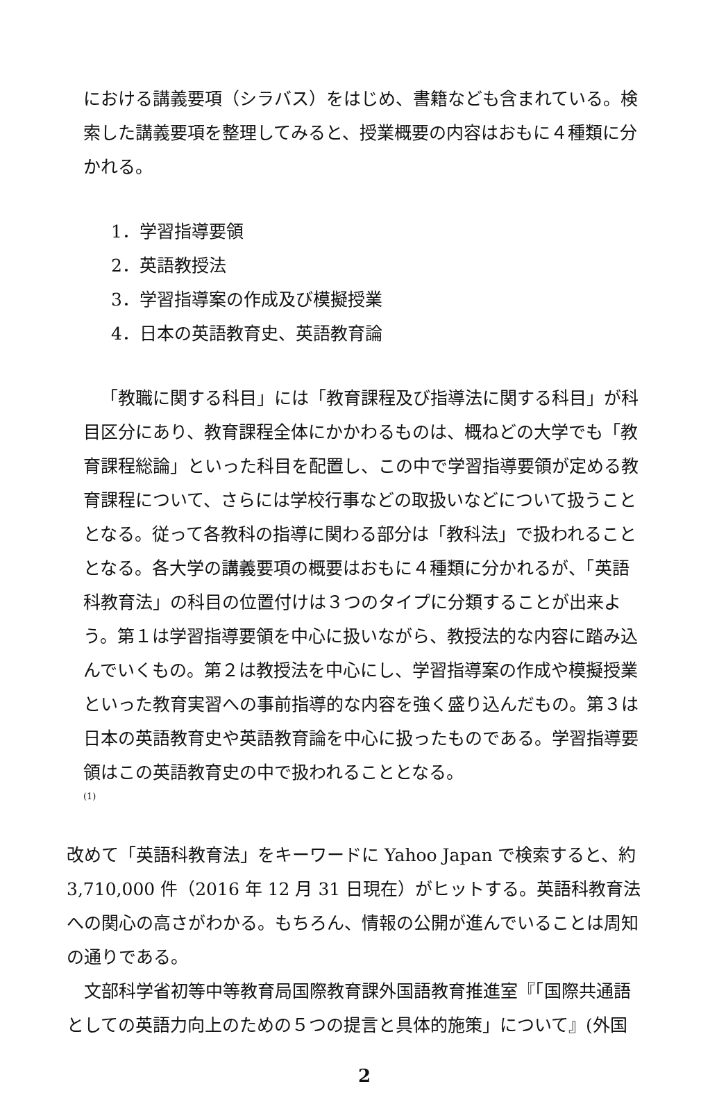における講義要項（シラバス）をはじめ、書籍なども含まれている。検索した講義要項を整理してみると、授業概要の内容はおもに４種類に分かれる。
1．学習指導要領
2．英語教授法
3．学習指導案の作成及び模擬授業
4．日本の英語教育史、英語教育論
「教職に関する科目」には「教育課程及び指導法に関する科目」が科目区分にあり、教育課程全体にかかわるものは、概ねどの大学でも「教育課程総論」といった科目を配置し、この中で学習指導要領が定める教育課程について、さらには学校行事などの取扱いなどについて扱うこととなる。従って各教科の指導に関わる部分は「教科法」で扱われることとなる。各大学の講義要項の概要はおもに４種類に分かれるが、「英語科教育法」の科目の位置付けは３つのタイプに分類することが出来よう。第１は学習指導要領を中心に扱いながら、教授法的な内容に踏み込んでいくもの。第２は教授法を中心にし、学習指導案の作成や模擬授業といった教育実習への事前指導的な内容を強く盛り込んだもの。第３は日本の英語教育史や英語教育論を中心に扱ったものである。学習指導要領はこの英語教育史の中で扱われることとなる。
(1)
改めて「英語科教育法」をキーワードに Yahoo Japan で検索すると、約 3,710,000 件（2016 年 12 月 31 日現在）がヒットする。英語科教育法への関心の高さがわかる。もちろん、情報の公開が進んでいることは周知の通りである。
文部科学省初等中等教育局国際教育課外国語教育推進室『「国際共通語としての英語力向上のための５つの提言と具体的施策」について』(外国
2